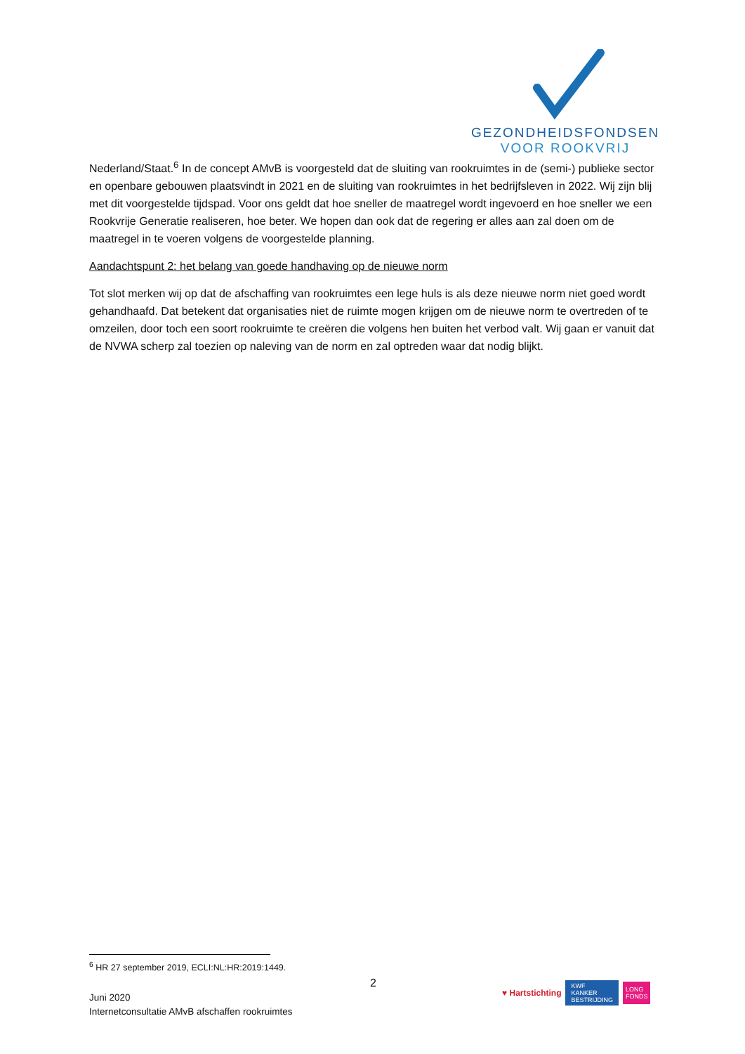GEZONDHEIDSFONDSEN
VOOR ROOKVRIJ
Nederland/Staat.<sup>6</sup> In de concept AMvB is voorgesteld dat de sluiting van rookruimtes in de (semi-) publieke sector en openbare gebouwen plaatsvindt in 2021 en de sluiting van rookruimtes in het bedrijfsleven in 2022. Wij zijn blij met dit voorgestelde tijdspad. Voor ons geldt dat hoe sneller de maatregel wordt ingevoerd en hoe sneller we een Rookvrije Generatie realiseren, hoe beter. We hopen dan ook dat de regering er alles aan zal doen om de maatregel in te voeren volgens de voorgestelde planning.
Aandachtspunt 2: het belang van goede handhaving op de nieuwe norm
Tot slot merken wij op dat de afschaffing van rookruimtes een lege huls is als deze nieuwe norm niet goed wordt gehandhaafd. Dat betekent dat organisaties niet de ruimte mogen krijgen om de nieuwe norm te overtreden of te omzeilen, door toch een soort rookruimte te creëren die volgens hen buiten het verbod valt. Wij gaan er vanuit dat de NVWA scherp zal toezien op naleving van de norm en zal optreden waar dat nodig blijkt.
<sup>6</sup> HR 27 september 2019, ECLI:NL:HR:2019:1449.
2
Juni 2020
Internetconsultatie AMvB afschaffen rookruimtes
♥ Hartstichting KWF
KANKER
BESTRIJDING LONG
FONDS